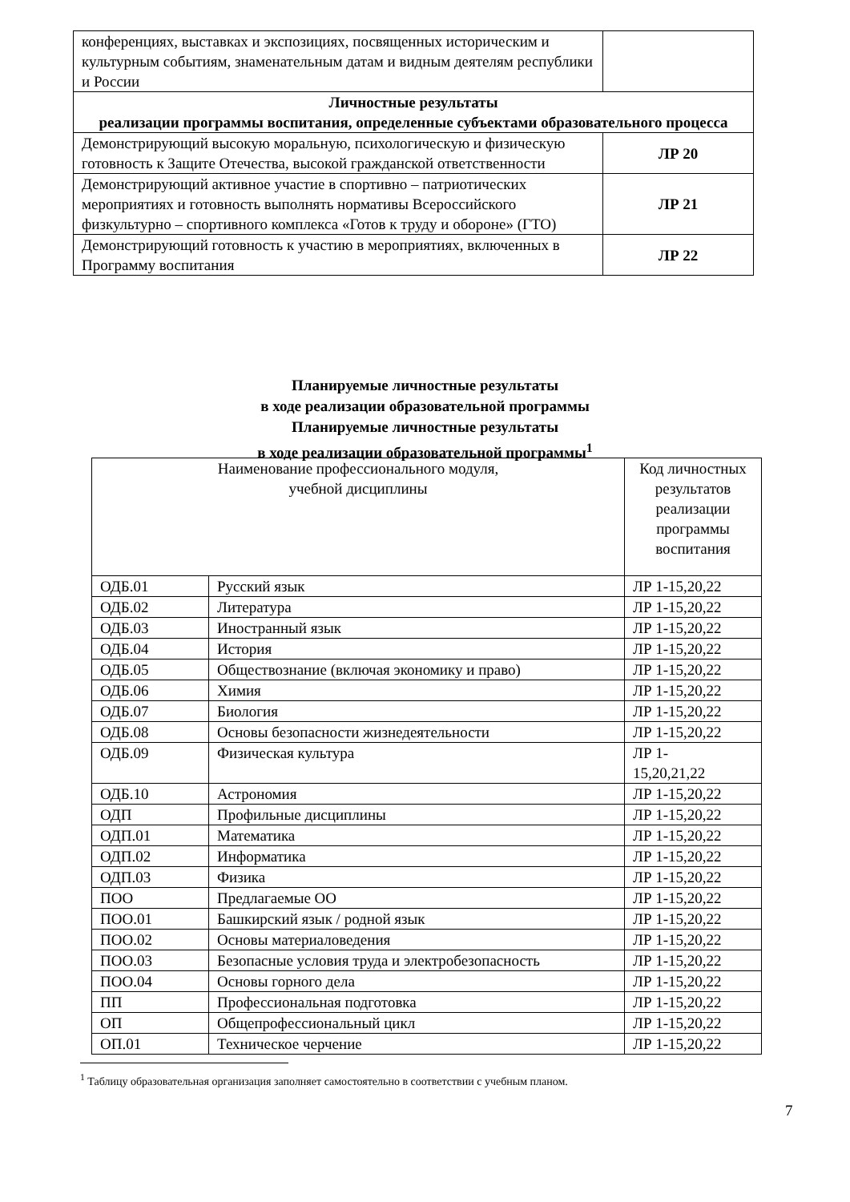| конференциях, выставках и экспозициях, посвященных историческим и культурным событиям, знаменательным датам и видным деятелям республики и России | |
| Личностные результаты реализации программы воспитания, определенные субъектами образовательного процесса | |
| Демонстрирующий высокую моральную, психологическую и физическую готовность к Защите Отечества, высокой гражданской ответственности | ЛР 20 |
| Демонстрирующий активное участие в спортивно – патриотических мероприятиях и готовность выполнять нормативы Всероссийского физкультурно – спортивного комплекса «Готов к труду и обороне» (ГТО) | ЛР 21 |
| Демонстрирующий готовность к участию в мероприятиях, включенных в Программу воспитания | ЛР 22 |
Планируемые личностные результаты
в ходе реализации образовательной программы
Планируемые личностные результаты
в ходе реализации образовательной программы<sup>1</sup>
| Наименование профессионального модуля, учебной дисциплины | | Код личностных результатов реализации программы воспитания |
| --- | --- | --- |
| ОДБ.01 | Русский язык | ЛР 1-15,20,22 |
| ОДБ.02 | Литература | ЛР 1-15,20,22 |
| ОДБ.03 | Иностранный язык | ЛР 1-15,20,22 |
| ОДБ.04 | История | ЛР 1-15,20,22 |
| ОДБ.05 | Обществознание (включая экономику и право) | ЛР 1-15,20,22 |
| ОДБ.06 | Химия | ЛР 1-15,20,22 |
| ОДБ.07 | Биология | ЛР 1-15,20,22 |
| ОДБ.08 | Основы безопасности жизнедеятельности | ЛР 1-15,20,22 |
| ОДБ.09 | Физическая культура | ЛР 1- 15,20,21,22 |
| ОДБ.10 | Астрономия | ЛР 1-15,20,22 |
| ОДП | Профильные дисциплины | ЛР 1-15,20,22 |
| ОДП.01 | Математика | ЛР 1-15,20,22 |
| ОДП.02 | Информатика | ЛР 1-15,20,22 |
| ОДП.03 | Физика | ЛР 1-15,20,22 |
| ПОО | Предлагаемые ОО | ЛР 1-15,20,22 |
| ПОО.01 | Башкирский язык / родной язык | ЛР 1-15,20,22 |
| ПОО.02 | Основы материаловедения | ЛР 1-15,20,22 |
| ПОО.03 | Безопасные условия труда и электробезопасность | ЛР 1-15,20,22 |
| ПОО.04 | Основы горного дела | ЛР 1-15,20,22 |
| ПП | Профессиональная подготовка | ЛР 1-15,20,22 |
| ОП | Общепрофессиональный цикл | ЛР 1-15,20,22 |
| ОП.01 | Техническое черчение | ЛР 1-15,20,22 |
<sup>1</sup> Таблицу образовательная организация заполняет самостоятельно в соответствии с учебным планом.
7